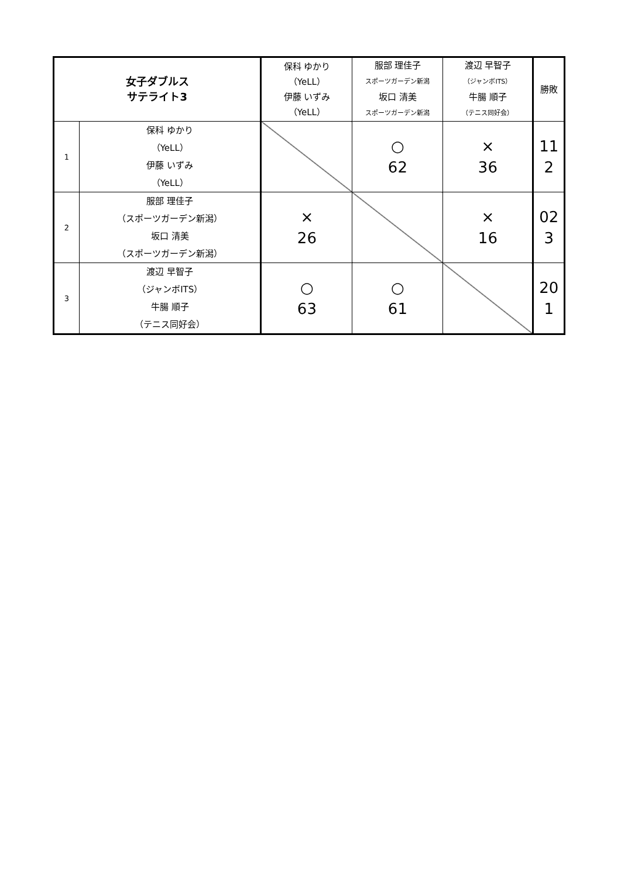| 女子ダブルス サテライト3 | | 保科 ゆかり （YeLL） 伊藤 いずみ （YeLL） | 服部 理佳子 スポーツガーデン新潟 坂口 清美 スポーツガーデン新潟 | 渡辺 早智子 （ジャンボITS） 牛腸 順子 （テニス同好会） | 勝敗 |
| --- | --- | --- | --- | --- | --- |
| 1 | 保科 ゆかり （YeLL） 伊藤 いずみ （YeLL） | | ○ 62 | × 36 | 11 2 |
| 2 | 服部 理佳子 （スポーツガーデン新潟） 坂口 清美 （スポーツガーデン新潟） | × 26 | | × 16 | 02 3 |
| 3 | 渡辺 早智子 （ジャンボITS） 牛腸 順子 （テニス同好会） | ○ 63 | ○ 61 | | 20 1 |